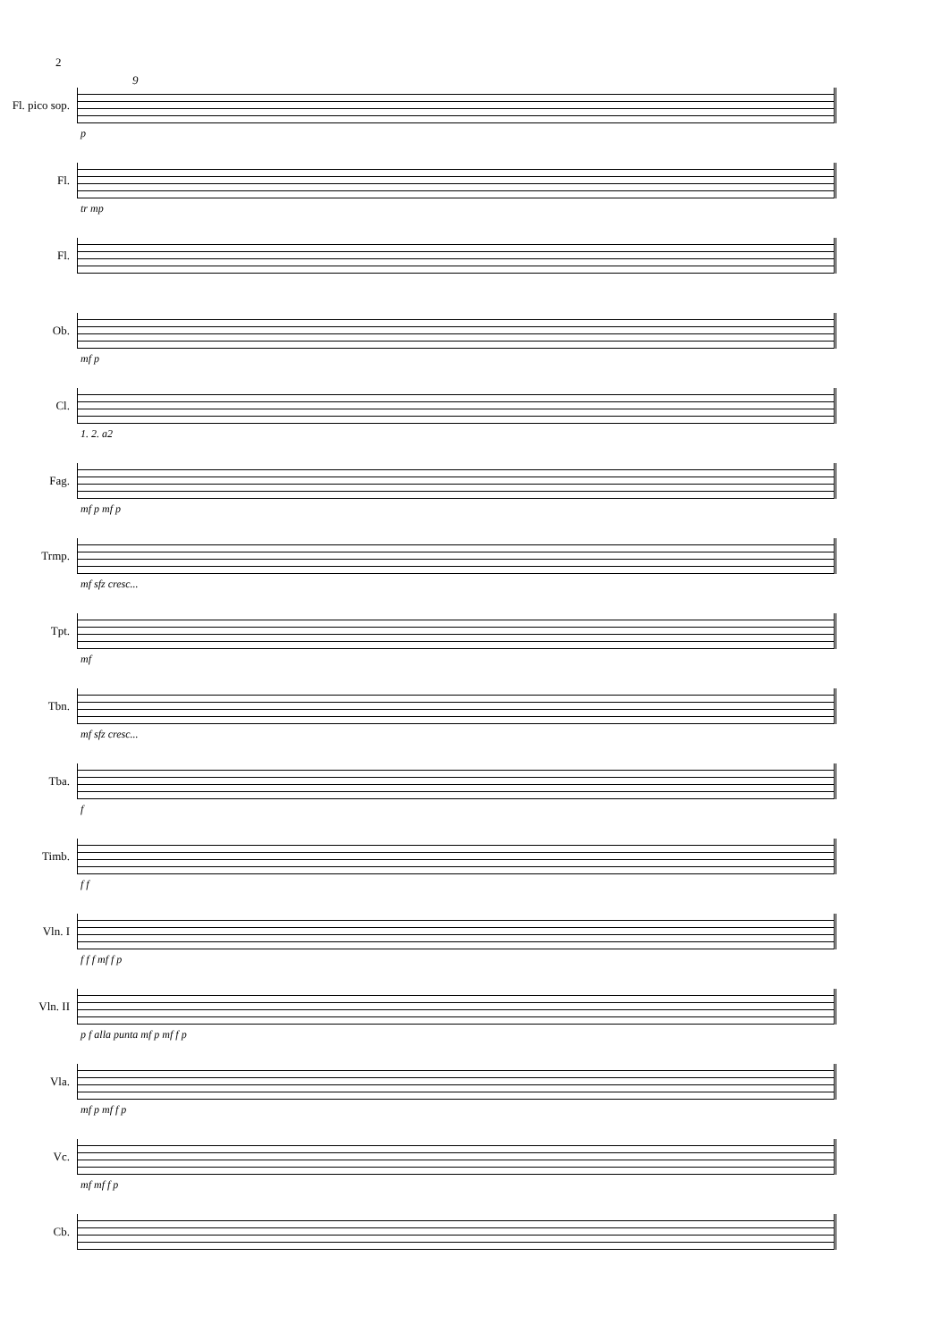2
9
Fl. pico sop.
p
Fl.
tr mp
Fl.
Ob.
mf p
Cl.
1. 2. a2
Fag.
mf p mf p
Trmp.
mf sfz cresc...
Tpt.
mf
Tbn.
mf sfz cresc...
Tba.
f
Timb.
f f
Vln. I
f f f mf f p
Vln. II
p f alla punta mf p mf f p
Vla.
mf p mf f p
Vc.
mf mf f p
Cb.